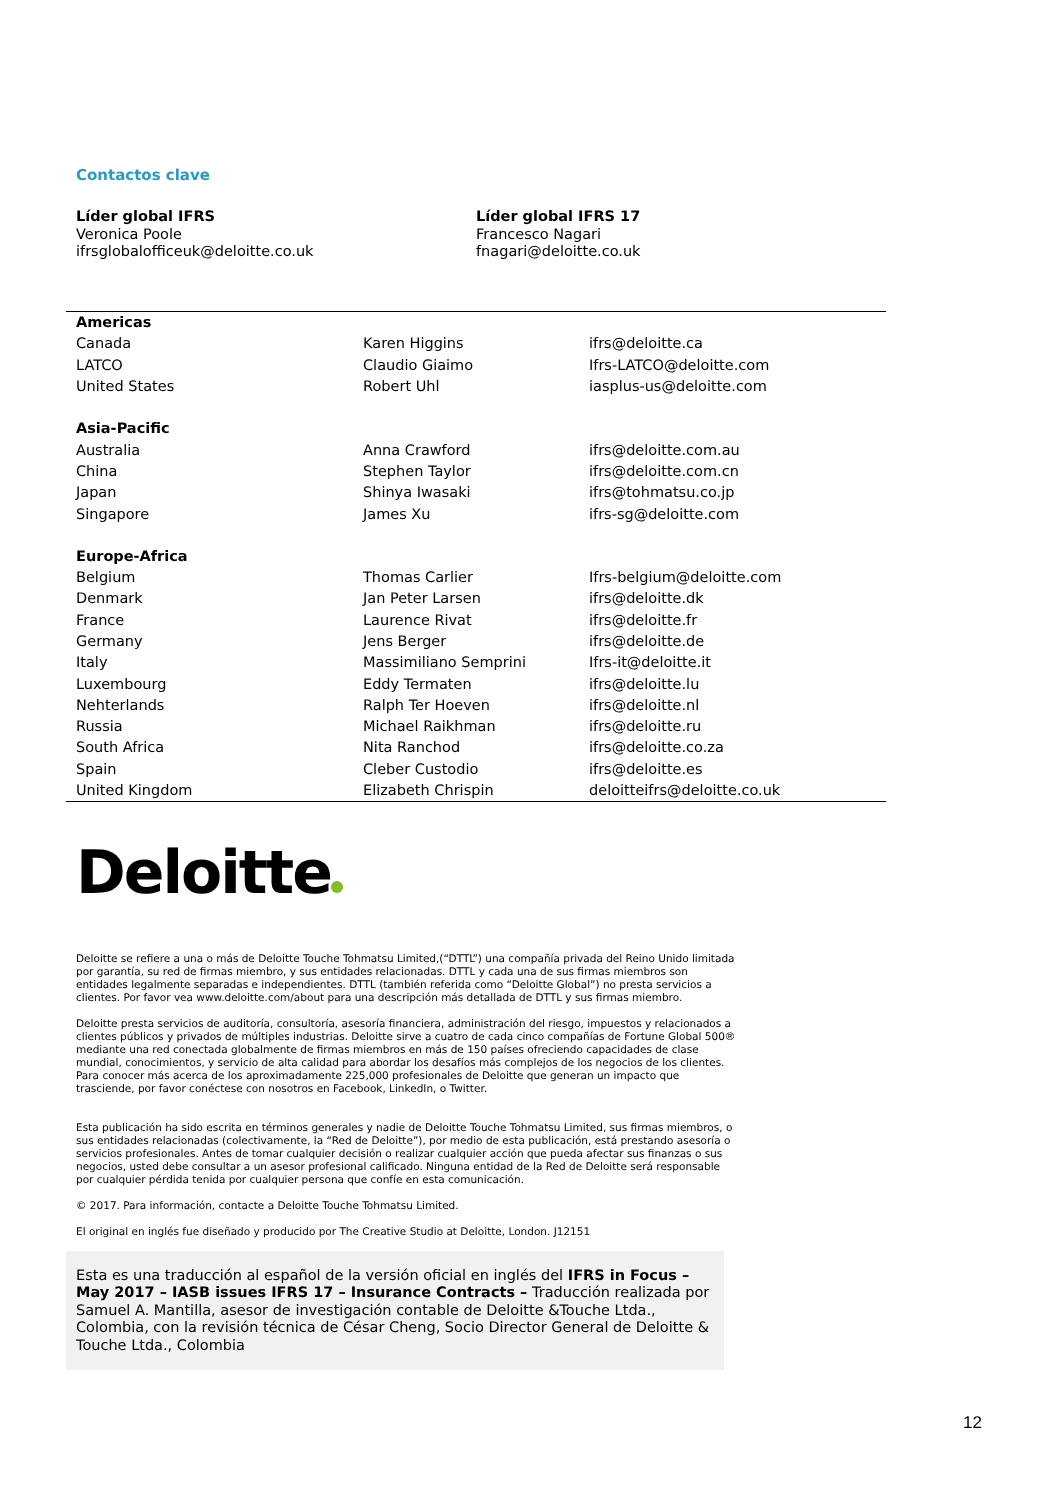Contactos clave
Líder global IFRS
Veronica Poole
ifrsglobalofficeuk@deloitte.co.uk
Líder global IFRS 17
Francesco Nagari
fnagari@deloitte.co.uk
| Americas | | |
| --- | --- | --- |
| Canada | Karen Higgins | ifrs@deloitte.ca |
| LATCO | Claudio Giaimo | Ifrs-LATCO@deloitte.com |
| United States | Robert Uhl | iasplus-us@deloitte.com |
| Asia-Pacific | | |
| Australia | Anna Crawford | ifrs@deloitte.com.au |
| China | Stephen Taylor | ifrs@deloitte.com.cn |
| Japan | Shinya Iwasaki | ifrs@tohmatsu.co.jp |
| Singapore | James Xu | ifrs-sg@deloitte.com |
| Europe-Africa | | |
| Belgium | Thomas Carlier | Ifrs-belgium@deloitte.com |
| Denmark | Jan Peter Larsen | ifrs@deloitte.dk |
| France | Laurence Rivat | ifrs@deloitte.fr |
| Germany | Jens Berger | ifrs@deloitte.de |
| Italy | Massimiliano Semprini | Ifrs-it@deloitte.it |
| Luxembourg | Eddy Termaten | ifrs@deloitte.lu |
| Nehterlands | Ralph Ter Hoeven | ifrs@deloitte.nl |
| Russia | Michael Raikhman | ifrs@deloitte.ru |
| South Africa | Nita Ranchod | ifrs@deloitte.co.za |
| Spain | Cleber Custodio | ifrs@deloitte.es |
| United Kingdom | Elizabeth Chrispin | deloitteifrs@deloitte.co.uk |
Deloitte
Deloitte se refiere a una o más de Deloitte Touche Tohmatsu Limited,(“DTTL”) una compañía privada del Reino Unido limitada por garantía, su red de firmas miembro, y sus entidades relacionadas. DTTL y cada una de sus firmas miembros son entidades legalmente separadas e independientes. DTTL (también referida como “Deloitte Global”) no presta servicios a clientes. Por favor vea www.deloitte.com/about para una descripción más detallada de DTTL y sus firmas miembro.
Deloitte presta servicios de auditoría, consultoría, asesoría financiera, administración del riesgo, impuestos y relacionados a clientes públicos y privados de múltiples industrias. Deloitte sirve a cuatro de cada cinco compañías de Fortune Global 500® mediante una red conectada globalmente de firmas miembros en más de 150 países ofreciendo capacidades de clase mundial, conocimientos, y servicio de alta calidad para abordar los desafíos más complejos de los negocios de los clientes. Para conocer más acerca de los aproximadamente 225,000 profesionales de Deloitte que generan un impacto que trasciende, por favor conéctese con nosotros en Facebook, LinkedIn, o Twitter.
Esta publicación ha sido escrita en términos generales y nadie de Deloitte Touche Tohmatsu Limited, sus firmas miembros, o sus entidades relacionadas (colectivamente, la “Red de Deloitte”), por medio de esta publicación, está prestando asesoría o servicios profesionales. Antes de tomar cualquier decisión o realizar cualquier acción que pueda afectar sus finanzas o sus negocios, usted debe consultar a un asesor profesional calificado. Ninguna entidad de la Red de Deloitte será responsable por cualquier pérdida tenida por cualquier persona que confíe en esta comunicación.
© 2017. Para información, contacte a Deloitte Touche Tohmatsu Limited.
El original en inglés fue diseñado y producido por The Creative Studio at Deloitte, London. J12151
Esta es una traducción al español de la versión oficial en inglés del IFRS in Focus – May 2017 – IASB issues IFRS 17 – Insurance Contracts – Traducción realizada por Samuel A. Mantilla, asesor de investigación contable de Deloitte &Touche Ltda., Colombia, con la revisión técnica de César Cheng, Socio Director General de Deloitte & Touche Ltda., Colombia
12